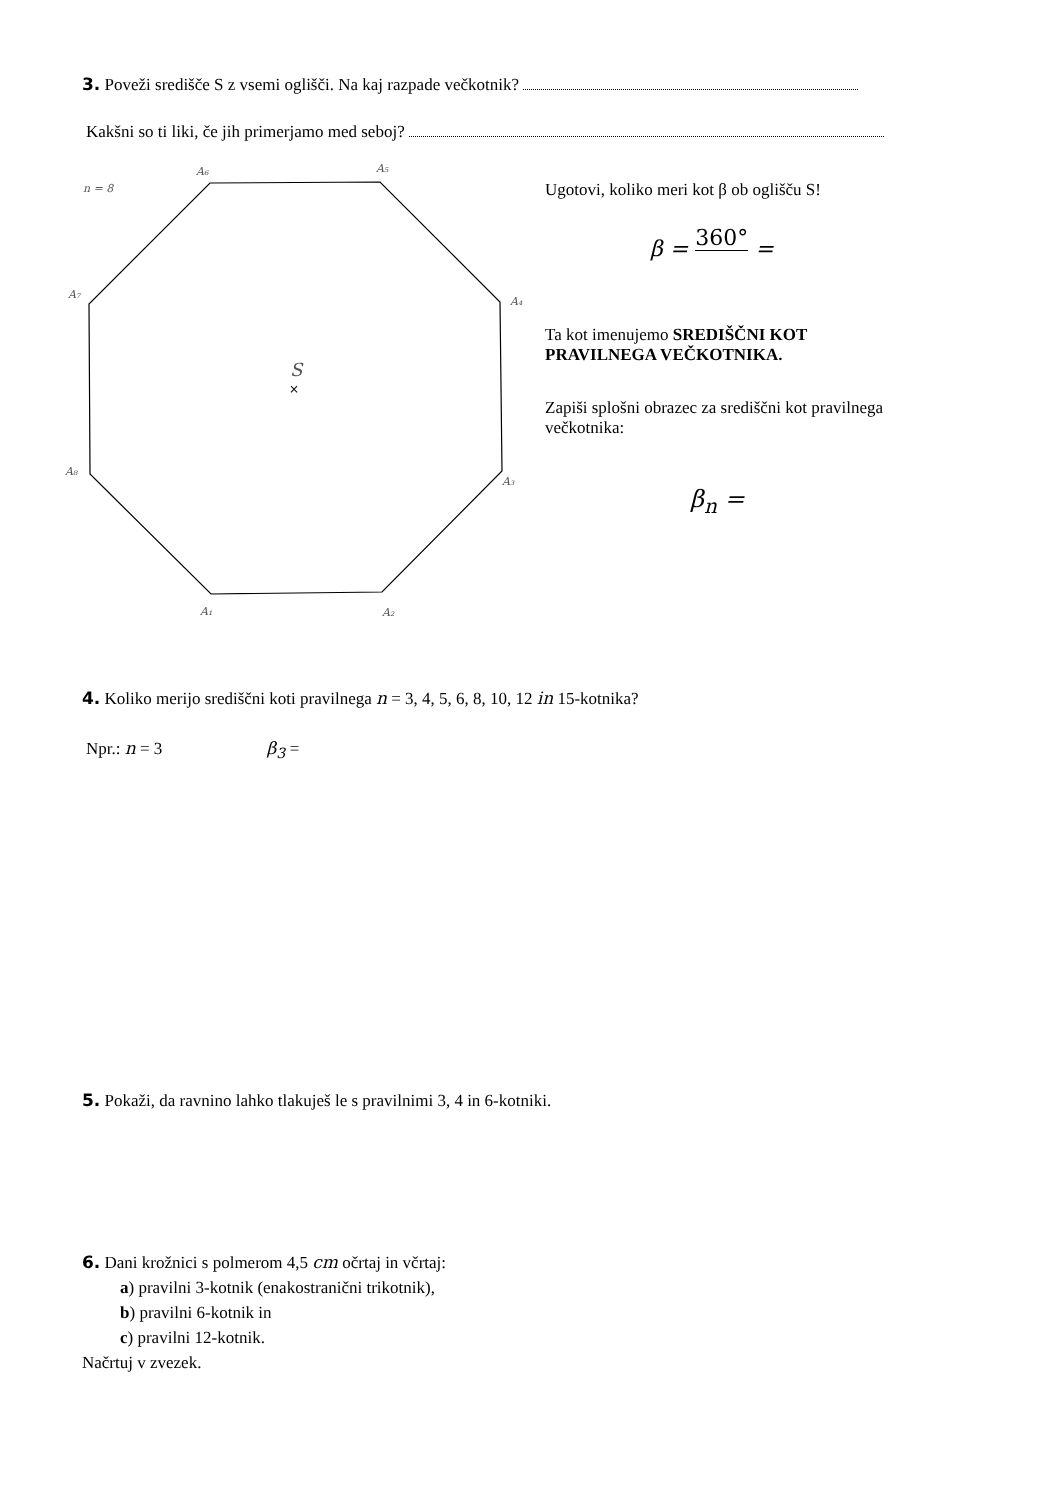3. Poveži središče S z vsemi oglišči. Na kaj razpade večkotnik?
Kakšni so ti liki, če jih primerjamo med seboj?
n = 8
A₆
A₅
A₇
A₄
A₈
A₃
A₁
A₂
S
×
Ugotovi, koliko meri kot β ob oglišču S!
β = 360° =
Ta kot imenujemo SREDIŠČNI KOT PRAVILNEGA VEČKOTNIKA.
Zapiši splošni obrazec za središčni kot pravilnega večkotnika:
β<sub>n</sub> =
4. Koliko merijo središčni koti pravilnega n = 3, 4, 5, 6, 8, 10, 12 in 15-kotnika?
Npr.: n = 3 β<sub>3</sub> =
5. Pokaži, da ravnino lahko tlakuješ le s pravilnimi 3, 4 in 6-kotniki.
6. Dani krožnici s polmerom 4,5 cm očrtaj in včrtaj:
a) pravilni 3-kotnik (enakostranični trikotnik),
b) pravilni 6-kotnik in
c) pravilni 12-kotnik.
Načrtuj v zvezek.